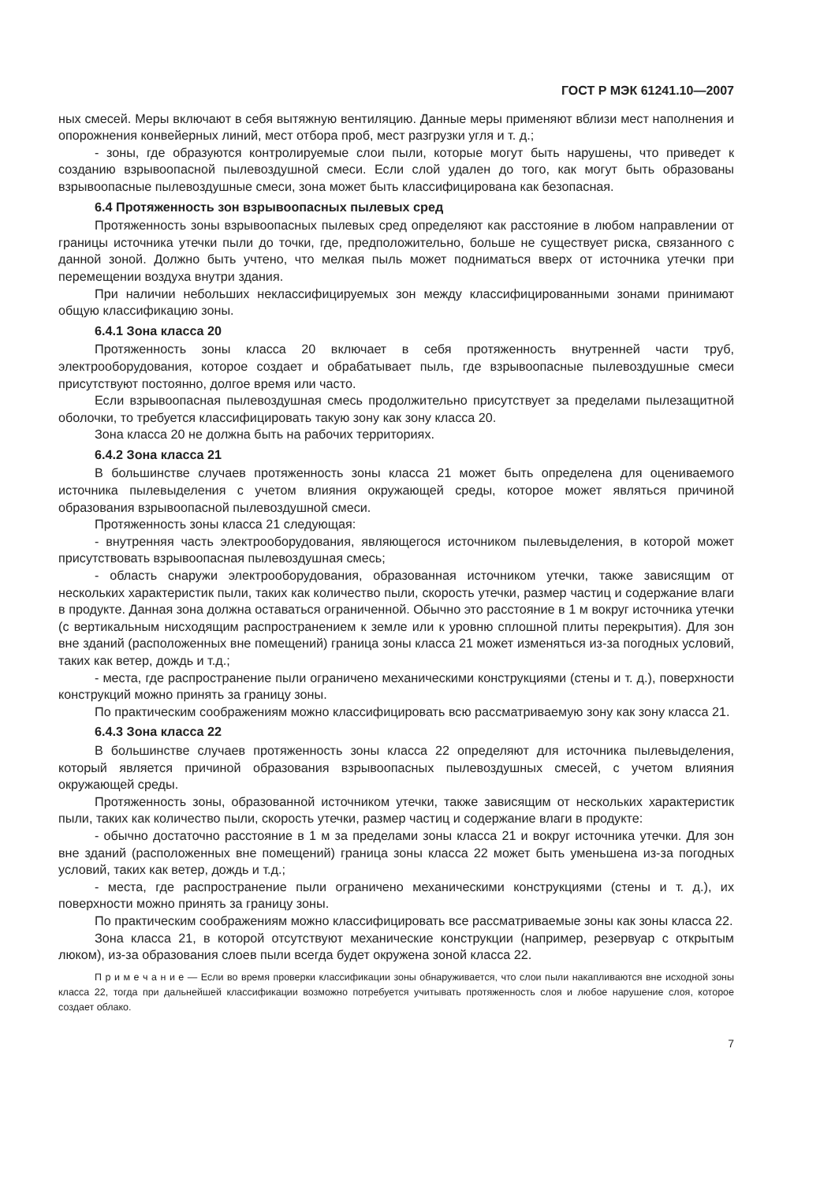ГОСТ Р МЭК 61241.10—2007
ных смесей. Меры включают в себя вытяжную вентиляцию. Данные меры применяют вблизи мест наполнения и опорожнения конвейерных линий, мест отбора проб, мест разгрузки угля и т. д.;
- зоны, где образуются контролируемые слои пыли, которые могут быть нарушены, что приведет к созданию взрывоопасной пылевоздушной смеси. Если слой удален до того, как могут быть образованы взрывоопасные пылевоздушные смеси, зона может быть классифицирована как безопасная.
6.4 Протяженность зон взрывоопасных пылевых сред
Протяженность зоны взрывоопасных пылевых сред определяют как расстояние в любом направлении от границы источника утечки пыли до точки, где, предположительно, больше не существует риска, связанного с данной зоной. Должно быть учтено, что мелкая пыль может подниматься вверх от источника утечки при перемещении воздуха внутри здания.
При наличии небольших неклассифицируемых зон между классифицированными зонами принимают общую классификацию зоны.
6.4.1 Зона класса 20
Протяженность зоны класса 20 включает в себя протяженность внутренней части труб, электрооборудования, которое создает и обрабатывает пыль, где взрывоопасные пылевоздушные смеси присутствуют постоянно, долгое время или часто.
Если взрывоопасная пылевоздушная смесь продолжительно присутствует за пределами пылезащитной оболочки, то требуется классифицировать такую зону как зону класса 20.
Зона класса 20 не должна быть на рабочих территориях.
6.4.2 Зона класса 21
В большинстве случаев протяженность зоны класса 21 может быть определена для оцениваемого источника пылевыделения с учетом влияния окружающей среды, которое может являться причиной образования взрывоопасной пылевоздушной смеси.
Протяженность зоны класса 21 следующая:
- внутренняя часть электрооборудования, являющегося источником пылевыделения, в которой может присутствовать взрывоопасная пылевоздушная смесь;
- область снаружи электрооборудования, образованная источником утечки, также зависящим от нескольких характеристик пыли, таких как количество пыли, скорость утечки, размер частиц и содержание влаги в продукте. Данная зона должна оставаться ограниченной. Обычно это расстояние в 1 м вокруг источника утечки (с вертикальным нисходящим распространением к земле или к уровню сплошной плиты перекрытия). Для зон вне зданий (расположенных вне помещений) граница зоны класса 21 может изменяться из-за погодных условий, таких как ветер, дождь и т.д.;
- места, где распространение пыли ограничено механическими конструкциями (стены и т. д.), поверхности конструкций можно принять за границу зоны.
По практическим соображениям можно классифицировать всю рассматриваемую зону как зону класса 21.
6.4.3 Зона класса 22
В большинстве случаев протяженность зоны класса 22 определяют для источника пылевыделения, который является причиной образования взрывоопасных пылевоздушных смесей, с учетом влияния окружающей среды.
Протяженность зоны, образованной источником утечки, также зависящим от нескольких характеристик пыли, таких как количество пыли, скорость утечки, размер частиц и содержание влаги в продукте:
- обычно достаточно расстояние в 1 м за пределами зоны класса 21 и вокруг источника утечки. Для зон вне зданий (расположенных вне помещений) граница зоны класса 22 может быть уменьшена из-за погодных условий, таких как ветер, дождь и т.д.;
- места, где распространение пыли ограничено механическими конструкциями (стены и т. д.), их поверхности можно принять за границу зоны.
По практическим соображениям можно классифицировать все рассматриваемые зоны как зоны класса 22.
Зона класса 21, в которой отсутствуют механические конструкции (например, резервуар с открытым люком), из-за образования слоев пыли всегда будет окружена зоной класса 22.
П р и м е ч а н и е — Если во время проверки классификации зоны обнаруживается, что слои пыли накапливаются вне исходной зоны класса 22, тогда при дальнейшей классификации возможно потребуется учитывать протяженность слоя и любое нарушение слоя, которое создает облако.
7